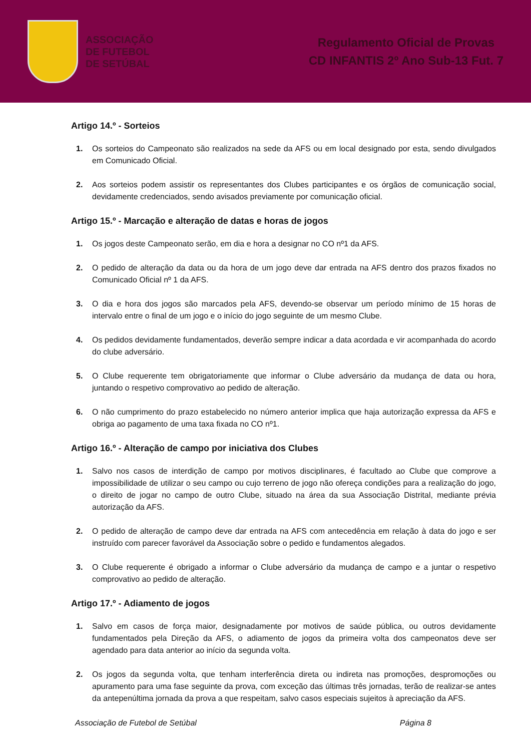ASSOCIAÇÃO
DE FUTEBOL
DE SETÚBAL
Regulamento Oficial de Provas
CD INFANTIS 2º Ano Sub-13 Fut. 7
Artigo 14.º - Sorteios
1. Os sorteios do Campeonato são realizados na sede da AFS ou em local designado por esta, sendo divulgados em Comunicado Oficial.
2. Aos sorteios podem assistir os representantes dos Clubes participantes e os órgãos de comunicação social, devidamente credenciados, sendo avisados previamente por comunicação oficial.
Artigo 15.º - Marcação e alteração de datas e horas de jogos
1. Os jogos deste Campeonato serão, em dia e hora a designar no CO nº1 da AFS.
2. O pedido de alteração da data ou da hora de um jogo deve dar entrada na AFS dentro dos prazos fixados no Comunicado Oficial nº 1 da AFS.
3. O dia e hora dos jogos são marcados pela AFS, devendo-se observar um período mínimo de 15 horas de intervalo entre o final de um jogo e o início do jogo seguinte de um mesmo Clube.
4. Os pedidos devidamente fundamentados, deverão sempre indicar a data acordada e vir acompanhada do acordo do clube adversário.
5. O Clube requerente tem obrigatoriamente que informar o Clube adversário da mudança de data ou hora, juntando o respetivo comprovativo ao pedido de alteração.
6. O não cumprimento do prazo estabelecido no número anterior implica que haja autorização expressa da AFS e obriga ao pagamento de uma taxa fixada no CO nº1.
Artigo 16.º - Alteração de campo por iniciativa dos Clubes
1. Salvo nos casos de interdição de campo por motivos disciplinares, é facultado ao Clube que comprove a impossibilidade de utilizar o seu campo ou cujo terreno de jogo não ofereça condições para a realização do jogo, o direito de jogar no campo de outro Clube, situado na área da sua Associação Distrital, mediante prévia autorização da AFS.
2. O pedido de alteração de campo deve dar entrada na AFS com antecedência em relação à data do jogo e ser instruído com parecer favorável da Associação sobre o pedido e fundamentos alegados.
3. O Clube requerente é obrigado a informar o Clube adversário da mudança de campo e a juntar o respetivo comprovativo ao pedido de alteração.
Artigo 17.º - Adiamento de jogos
1. Salvo em casos de força maior, designadamente por motivos de saúde pública, ou outros devidamente fundamentados pela Direção da AFS, o adiamento de jogos da primeira volta dos campeonatos deve ser agendado para data anterior ao início da segunda volta.
2. Os jogos da segunda volta, que tenham interferência direta ou indireta nas promoções, despromoções ou apuramento para uma fase seguinte da prova, com exceção das últimas três jornadas, terão de realizar-se antes da antepenúltima jornada da prova a que respeitam, salvo casos especiais sujeitos à apreciação da AFS.
Associação de Futebol de Setúbal Página 8